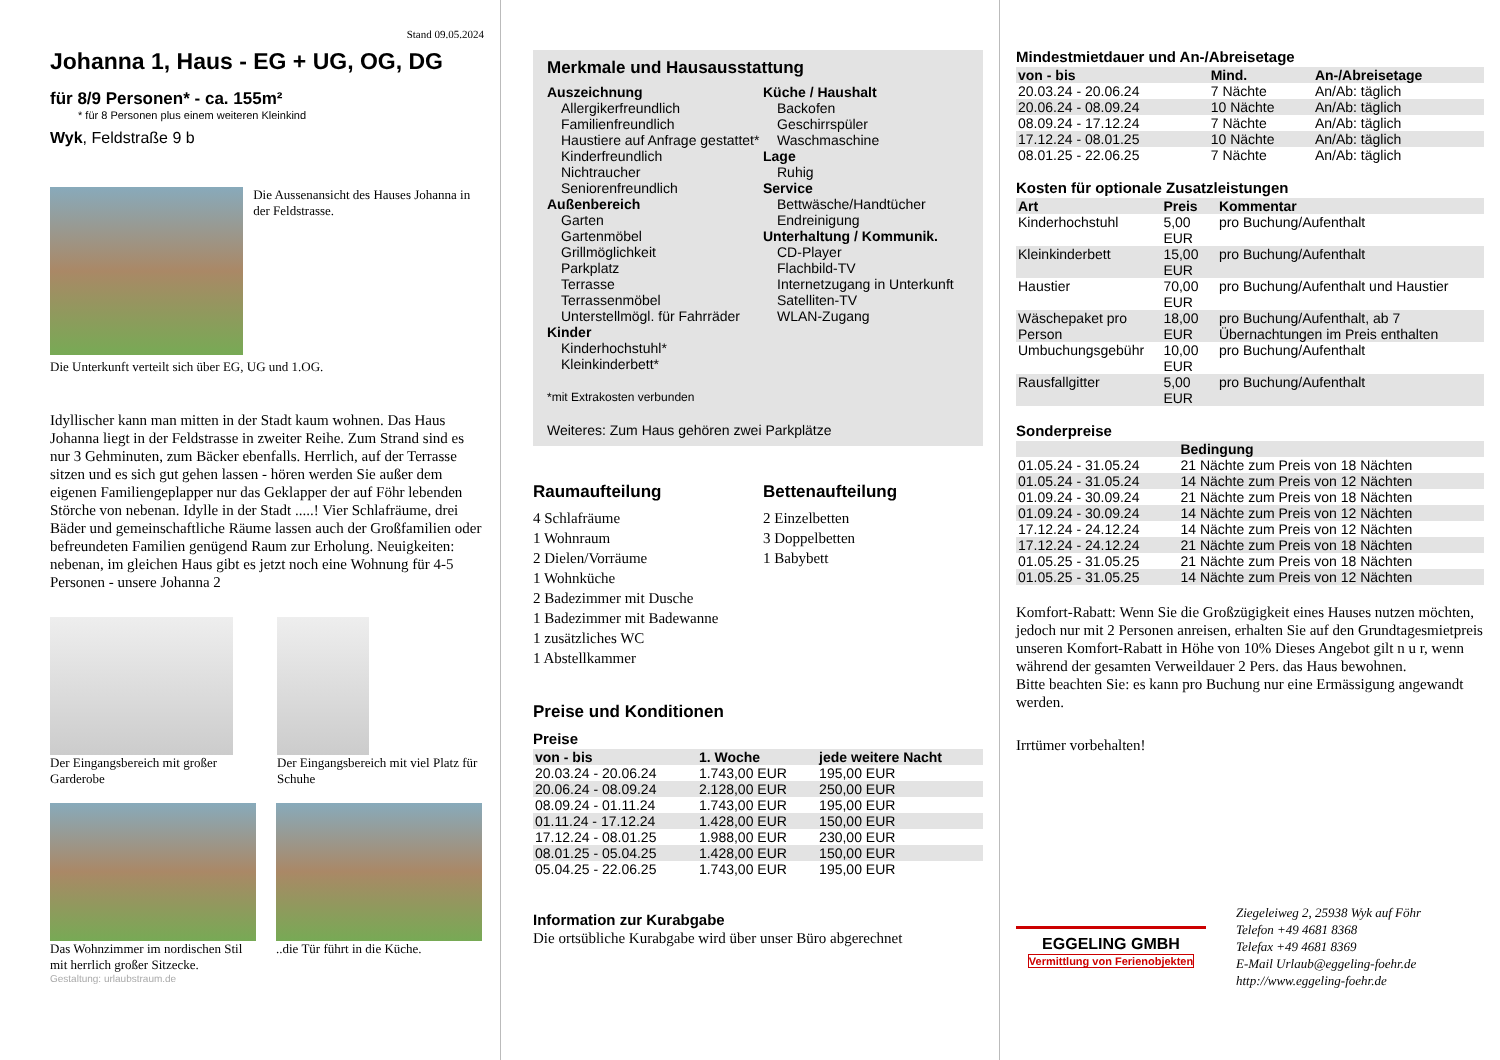Stand 09.05.2024
Johanna 1, Haus - EG + UG, OG, DG
für 8/9 Personen* - ca. 155m²
* für 8 Personen plus einem weiteren Kleinkind
Wyk, Feldstraße 9 b
Die Aussenansicht des Hauses Johanna in der Feldstrasse.
Die Unterkunft verteilt sich über EG, UG und 1.OG.
Idyllischer kann man mitten in der Stadt kaum wohnen. Das Haus Johanna liegt in der Feldstrasse in zweiter Reihe. Zum Strand sind es nur 3 Gehminuten, zum Bäcker ebenfalls. Herrlich, auf der Terrasse sitzen und es sich gut gehen lassen - hören werden Sie außer dem eigenen Familiengeplapper nur das Geklapper der auf Föhr lebenden Störche von nebenan. Idylle in der Stadt .....! Vier Schlafräume, drei Bäder und gemeinschaftliche Räume lassen auch der Großfamilien oder befreundeten Familien genügend Raum zur Erholung. Neuigkeiten: nebenan, im gleichen Haus gibt es jetzt noch eine Wohnung für 4-5 Personen - unsere Johanna 2
Der Eingangsbereich mit großer Garderobe
Der Eingangsbereich mit viel Platz für Schuhe
Das Wohnzimmer im nordischen Stil mit herrlich großer Sitzecke.
..die Tür führt in die Küche.
Gestaltung: urlaubstraum.de
Merkmale und Hausausstattung
Auszeichnung
Allergikerfreundlich
Familienfreundlich
Haustiere auf Anfrage gestattet*
Kinderfreundlich
Nichtraucher
Seniorenfreundlich
Außenbereich
Garten
Gartenmöbel
Grillmöglichkeit
Parkplatz
Terrasse
Terrassenmöbel
Unterstellmögl. für Fahrräder
Kinder
Kinderhochstuhl*
Kleinkinderbett*
Küche / Haushalt
Backofen
Geschirrspüler
Waschmaschine
Lage
Ruhig
Service
Bettwäsche/Handtücher
Endreinigung
Unterhaltung / Kommunik.
CD-Player
Flachbild-TV
Internetzugang in Unterkunft
Satelliten-TV
WLAN-Zugang
*mit Extrakosten verbunden
Weiteres: Zum Haus gehören zwei Parkplätze
Raumaufteilung
4 Schlafräume
1 Wohnraum
2 Dielen/Vorräume
1 Wohnküche
2 Badezimmer mit Dusche
1 Badezimmer mit Badewanne
1 zusätzliches WC
1 Abstellkammer
Bettenaufteilung
2 Einzelbetten
3 Doppelbetten
1 Babybett
Preise und Konditionen
Preise
| von - bis | 1. Woche | jede weitere Nacht |
| --- | --- | --- |
| 20.03.24 - 20.06.24 | 1.743,00 EUR | 195,00 EUR |
| 20.06.24 - 08.09.24 | 2.128,00 EUR | 250,00 EUR |
| 08.09.24 - 01.11.24 | 1.743,00 EUR | 195,00 EUR |
| 01.11.24 - 17.12.24 | 1.428,00 EUR | 150,00 EUR |
| 17.12.24 - 08.01.25 | 1.988,00 EUR | 230,00 EUR |
| 08.01.25 - 05.04.25 | 1.428,00 EUR | 150,00 EUR |
| 05.04.25 - 22.06.25 | 1.743,00 EUR | 195,00 EUR |
Information zur Kurabgabe
Die ortsübliche Kurabgabe wird über unser Büro abgerechnet
Mindestmietdauer und An-/Abreisetage
| von - bis | Mind. | An-/Abreisetage |
| --- | --- | --- |
| 20.03.24 - 20.06.24 | 7 Nächte | An/Ab: täglich |
| 20.06.24 - 08.09.24 | 10 Nächte | An/Ab: täglich |
| 08.09.24 - 17.12.24 | 7 Nächte | An/Ab: täglich |
| 17.12.24 - 08.01.25 | 10 Nächte | An/Ab: täglich |
| 08.01.25 - 22.06.25 | 7 Nächte | An/Ab: täglich |
Kosten für optionale Zusatzleistungen
| Art | Preis | Kommentar |
| --- | --- | --- |
| Kinderhochstuhl | 5,00 EUR | pro Buchung/Aufenthalt |
| Kleinkinderbett | 15,00 EUR | pro Buchung/Aufenthalt |
| Haustier | 70,00 EUR | pro Buchung/Aufenthalt und Haustier |
| Wäschepaket pro Person | 18,00 EUR | pro Buchung/Aufenthalt, ab 7 Übernachtungen im Preis enthalten |
| Umbuchungsgebühr | 10,00 EUR | pro Buchung/Aufenthalt |
| Rausfallgitter | 5,00 EUR | pro Buchung/Aufenthalt |
Sonderpreise
| | Bedingung |
| --- | --- |
| 01.05.24 - 31.05.24 | 21 Nächte zum Preis von 18 Nächten |
| 01.05.24 - 31.05.24 | 14 Nächte zum Preis von 12 Nächten |
| 01.09.24 - 30.09.24 | 21 Nächte zum Preis von 18 Nächten |
| 01.09.24 - 30.09.24 | 14 Nächte zum Preis von 12 Nächten |
| 17.12.24 - 24.12.24 | 14 Nächte zum Preis von 12 Nächten |
| 17.12.24 - 24.12.24 | 21 Nächte zum Preis von 18 Nächten |
| 01.05.25 - 31.05.25 | 21 Nächte zum Preis von 18 Nächten |
| 01.05.25 - 31.05.25 | 14 Nächte zum Preis von 12 Nächten |
Komfort-Rabatt: Wenn Sie die Großzügigkeit eines Hauses nutzen möchten, jedoch nur mit 2 Personen anreisen, erhalten Sie auf den Grundtagesmietpreis unseren Komfort-Rabatt in Höhe von 10% Dieses Angebot gilt n u r, wenn während der gesamten Verweildauer 2 Pers. das Haus bewohnen.
Bitte beachten Sie: es kann pro Buchung nur eine Ermässigung angewandt werden.
Irrtümer vorbehalten!
EGGELING GMBH
Vermittlung von Ferienobjekten
Ziegeleiweg 2, 25938 Wyk auf Föhr
Telefon +49 4681 8368
Telefax +49 4681 8369
E-Mail Urlaub@eggeling-foehr.de
http://www.eggeling-foehr.de